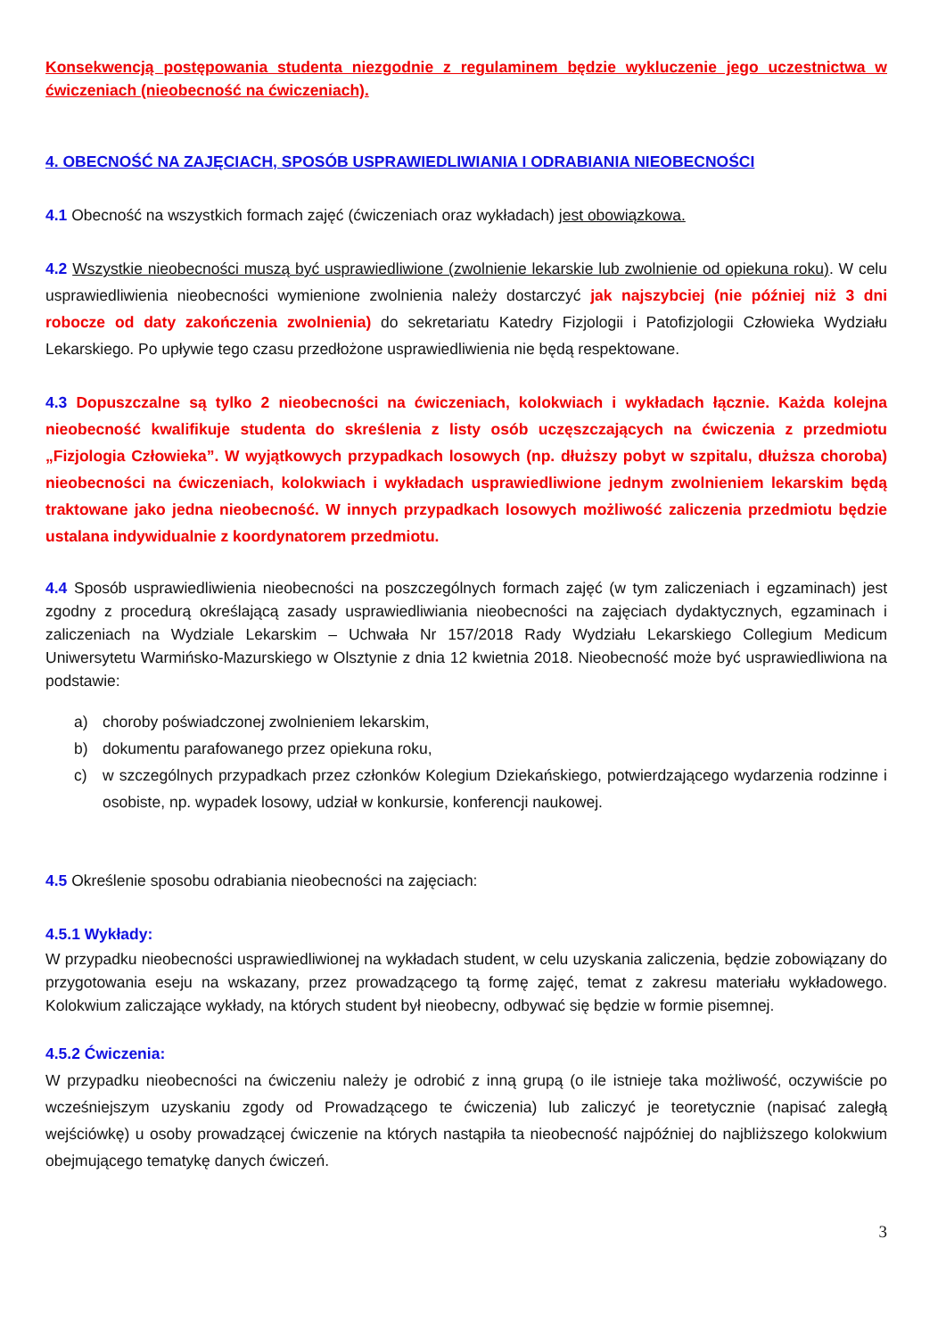Konsekwencją postępowania studenta niezgodnie z regulaminem będzie wykluczenie jego uczestnictwa w ćwiczeniach (nieobecność na ćwiczeniach).
4. OBECNOŚĆ NA ZAJĘCIACH, SPOSÓB USPRAWIEDLIWIANIA I ODRABIANIA NIEOBECNOŚCI
4.1 Obecność na wszystkich formach zajęć (ćwiczeniach oraz wykładach) jest obowiązkowa.
4.2 Wszystkie nieobecności muszą być usprawiedliwione (zwolnienie lekarskie lub zwolnienie od opiekuna roku). W celu usprawiedliwienia nieobecności wymienione zwolnienia należy dostarczyć jak najszybciej (nie później niż 3 dni robocze od daty zakończenia zwolnienia) do sekretariatu Katedry Fizjologii i Patofizjologii Człowieka Wydziału Lekarskiego. Po upływie tego czasu przedłożone usprawiedliwienia nie będą respektowane.
4.3 Dopuszczalne są tylko 2 nieobecności na ćwiczeniach, kolokwiach i wykładach łącznie. Każda kolejna nieobecność kwalifikuje studenta do skreślenia z listy osób uczęszczających na ćwiczenia z przedmiotu „Fizjologia Człowieka”. W wyjątkowych przypadkach losowych (np. dłuższy pobyt w szpitalu, dłuższa choroba) nieobecności na ćwiczeniach, kolokwiach i wykładach usprawiedliwione jednym zwolnieniem lekarskim będą traktowane jako jedna nieobecność. W innych przypadkach losowych możliwość zaliczenia przedmiotu będzie ustalana indywidualnie z koordynatorem przedmiotu.
4.4 Sposób usprawiedliwienia nieobecności na poszczególnych formach zajęć (w tym zaliczeniach i egzaminach) jest zgodny z procedurą określającą zasady usprawiedliwiania nieobecności na zajęciach dydaktycznych, egzaminach i zaliczeniach na Wydziale Lekarskim – Uchwała Nr 157/2018 Rady Wydziału Lekarskiego Collegium Medicum Uniwersytetu Warmińsko-Mazurskiego w Olsztynie z dnia 12 kwietnia 2018. Nieobecność może być usprawiedliwiona na podstawie:
a) choroby poświadczonej zwolnieniem lekarskim,
b) dokumentu parafowanego przez opiekuna roku,
c) w szczególnych przypadkach przez członków Kolegium Dziekańskiego, potwierdzającego wydarzenia rodzinne i osobiste, np. wypadek losowy, udział w konkursie, konferencji naukowej.
4.5 Określenie sposobu odrabiania nieobecności na zajęciach:
4.5.1 Wykłady:
W przypadku nieobecności usprawiedliwionej na wykładach student, w celu uzyskania zaliczenia, będzie zobowiązany do przygotowania eseju na wskazany, przez prowadzącego tą formę zajęć, temat z zakresu materiału wykładowego. Kolokwium zaliczające wykłady, na których student był nieobecny, odbywać się będzie w formie pisemnej.
4.5.2 Ćwiczenia:
W przypadku nieobecności na ćwiczeniu należy je odrobić z inną grupą (o ile istnieje taka możliwość, oczywiście po wcześniejszym uzyskaniu zgody od Prowadzącego te ćwiczenia) lub zaliczyć je teoretycznie (napisać zaległą wejściówkę) u osoby prowadzącej ćwiczenie na których nastąpiła ta nieobecność najpóźniej do najbliższego kolokwium obejmującego tematykę danych ćwiczeń.
3